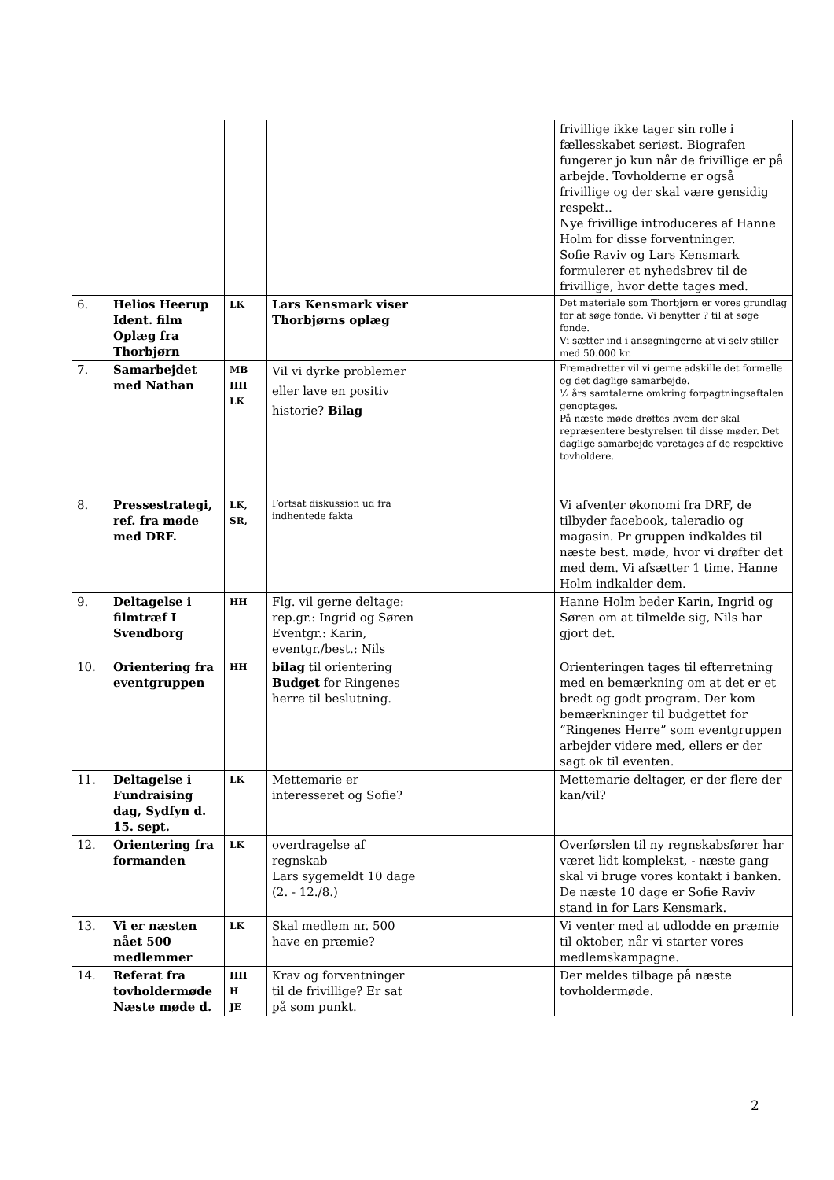| | | | | | frivillige ikke tager sin rolle i fællesskabet seriøst. Biografen fungerer jo kun når de frivillige er på arbejde. Tovholderne er også frivillige og der skal være gensidig respekt.. Nye frivillige introduceres af Hanne Holm for disse forventninger. Sofie Raviv og Lars Kensmark formulerer et nyhedsbrev til de frivillige, hvor dette tages med. |
| 6. | Helios Heerup Ident. film Oplæg fra Thorbjørn | LK | Lars Kensmark viser Thorbjørns oplæg | | Det materiale som Thorbjørn er vores grundlag for at søge fonde. Vi benytter ? til at søge fonde. Vi sætter ind i ansøgningerne at vi selv stiller med 50.000 kr. |
| 7. | Samarbejdet med Nathan | MB HH LK | Vil vi dyrke problemer eller lave en positiv historie? Bilag | | Fremadretter vil vi gerne adskille det formelle og det daglige samarbejde. ½ års samtalerne omkring forpagtningsaftalen genoptages. På næste møde drøftes hvem der skal repræsentere bestyrelsen til disse møder. Det daglige samarbejde varetages af de respektive tovholdere. |
| 8. | Pressestrategi, ref. fra møde med DRF. | LK, SR, | Fortsat diskussion ud fra indhentede fakta | | Vi afventer økonomi fra DRF, de tilbyder facebook, taleradio og magasin. Pr gruppen indkaldes til næste best. møde, hvor vi drøfter det med dem. Vi afsætter 1 time. Hanne Holm indkalder dem. |
| 9. | Deltagelse i filmtræf I Svendborg | HH | Flg. vil gerne deltage: rep.gr.: Ingrid og Søren Eventgr.: Karin, eventgr./best.: Nils | | Hanne Holm beder Karin, Ingrid og Søren om at tilmelde sig, Nils har gjort det. |
| 10. | Orientering fra eventgruppen | HH | bilag til orientering Budget for Ringenes herre til beslutning. | | Orienteringen tages til efterretning med en bemærkning om at det er et bredt og godt program. Der kom bemærkninger til budgettet for “Ringenes Herre” som eventgruppen arbejder videre med, ellers er der sagt ok til eventen. |
| 11. | Deltagelse i Fundraising dag, Sydfyn d. 15. sept. | LK | Mettemarie er interesseret og Sofie? | | Mettemarie deltager, er der flere der kan/vil? |
| 12. | Orientering fra formanden | LK | overdragelse af regnskab Lars sygemeldt 10 dage (2. - 12./8.) | | Overførslen til ny regnskabsfører har været lidt komplekst, - næste gang skal vi bruge vores kontakt i banken. De næste 10 dage er Sofie Raviv stand in for Lars Kensmark. |
| 13. | Vi er næsten nået 500 medlemmer | LK | Skal medlem nr. 500 have en præmie? | | Vi venter med at udlodde en præmie til oktober, når vi starter vores medlemskampagne. |
| 14. | Referat fra tovholdermøde Næste møde d. | HH H JE | Krav og forventninger til de frivillige? Er sat på som punkt. | | Der meldes tilbage på næste tovholdermøde. |
2